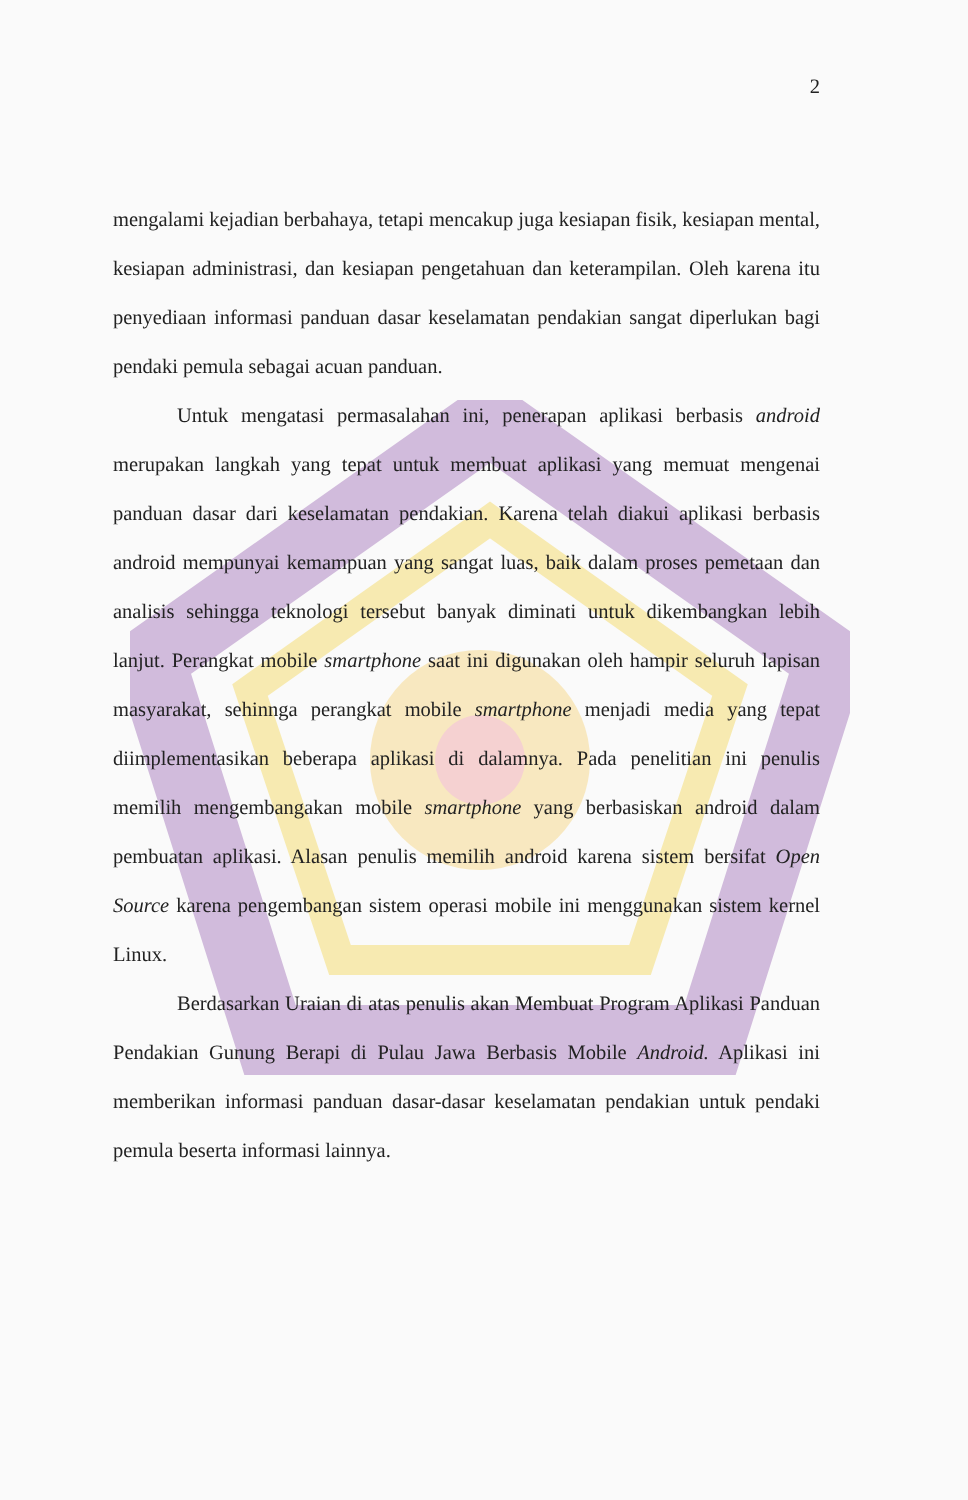2
mengalami kejadian berbahaya, tetapi mencakup juga kesiapan fisik, kesiapan mental, kesiapan administrasi, dan kesiapan pengetahuan dan keterampilan. Oleh karena itu penyediaan informasi panduan dasar keselamatan pendakian sangat diperlukan bagi pendaki pemula sebagai acuan panduan.
Untuk mengatasi permasalahan ini, penerapan aplikasi berbasis android merupakan langkah yang tepat untuk membuat aplikasi yang memuat mengenai panduan dasar dari keselamatan pendakian. Karena telah diakui aplikasi berbasis android mempunyai kemampuan yang sangat luas, baik dalam proses pemetaan dan analisis sehingga teknologi tersebut banyak diminati untuk dikembangkan lebih lanjut. Perangkat mobile smartphone saat ini digunakan oleh hampir seluruh lapisan masyarakat, sehinnga perangkat mobile smartphone menjadi media yang tepat diimplementasikan beberapa aplikasi di dalamnya. Pada penelitian ini penulis memilih mengembangakan mobile smartphone yang berbasiskan android dalam pembuatan aplikasi. Alasan penulis memilih android karena sistem bersifat Open Source karena pengembangan sistem operasi mobile ini menggunakan sistem kernel Linux.
Berdasarkan Uraian di atas penulis akan Membuat Program Aplikasi Panduan Pendakian Gunung Berapi di Pulau Jawa Berbasis Mobile Android. Aplikasi ini memberikan informasi panduan dasar-dasar keselamatan pendakian untuk pendaki pemula beserta informasi lainnya.